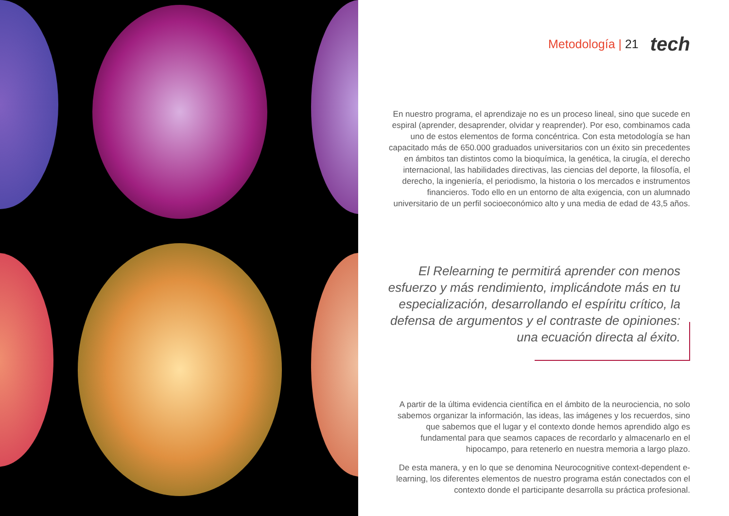Metodología | 21 tech
En nuestro programa, el aprendizaje no es un proceso lineal, sino que sucede en espiral (aprender, desaprender, olvidar y reaprender). Por eso, combinamos cada uno de estos elementos de forma concéntrica. Con esta metodología se han capacitado más de 650.000 graduados universitarios con un éxito sin precedentes en ámbitos tan distintos como la bioquímica, la genética, la cirugía, el derecho internacional, las habilidades directivas, las ciencias del deporte, la filosofía, el derecho, la ingeniería, el periodismo, la historia o los mercados e instrumentos financieros. Todo ello en un entorno de alta exigencia, con un alumnado universitario de un perfil socioeconómico alto y una media de edad de 43,5 años.
El Relearning te permitirá aprender con menos esfuerzo y más rendimiento, implicándote más en tu especialización, desarrollando el espíritu crítico, la defensa de argumentos y el contraste de opiniones: una ecuación directa al éxito.
A partir de la última evidencia científica en el ámbito de la neurociencia, no solo sabemos organizar la información, las ideas, las imágenes y los recuerdos, sino que sabemos que el lugar y el contexto donde hemos aprendido algo es fundamental para que seamos capaces de recordarlo y almacenarlo en el hipocampo, para retenerlo en nuestra memoria a largo plazo.
De esta manera, y en lo que se denomina Neurocognitive context-dependent e-learning, los diferentes elementos de nuestro programa están conectados con el contexto donde el participante desarrolla su práctica profesional.